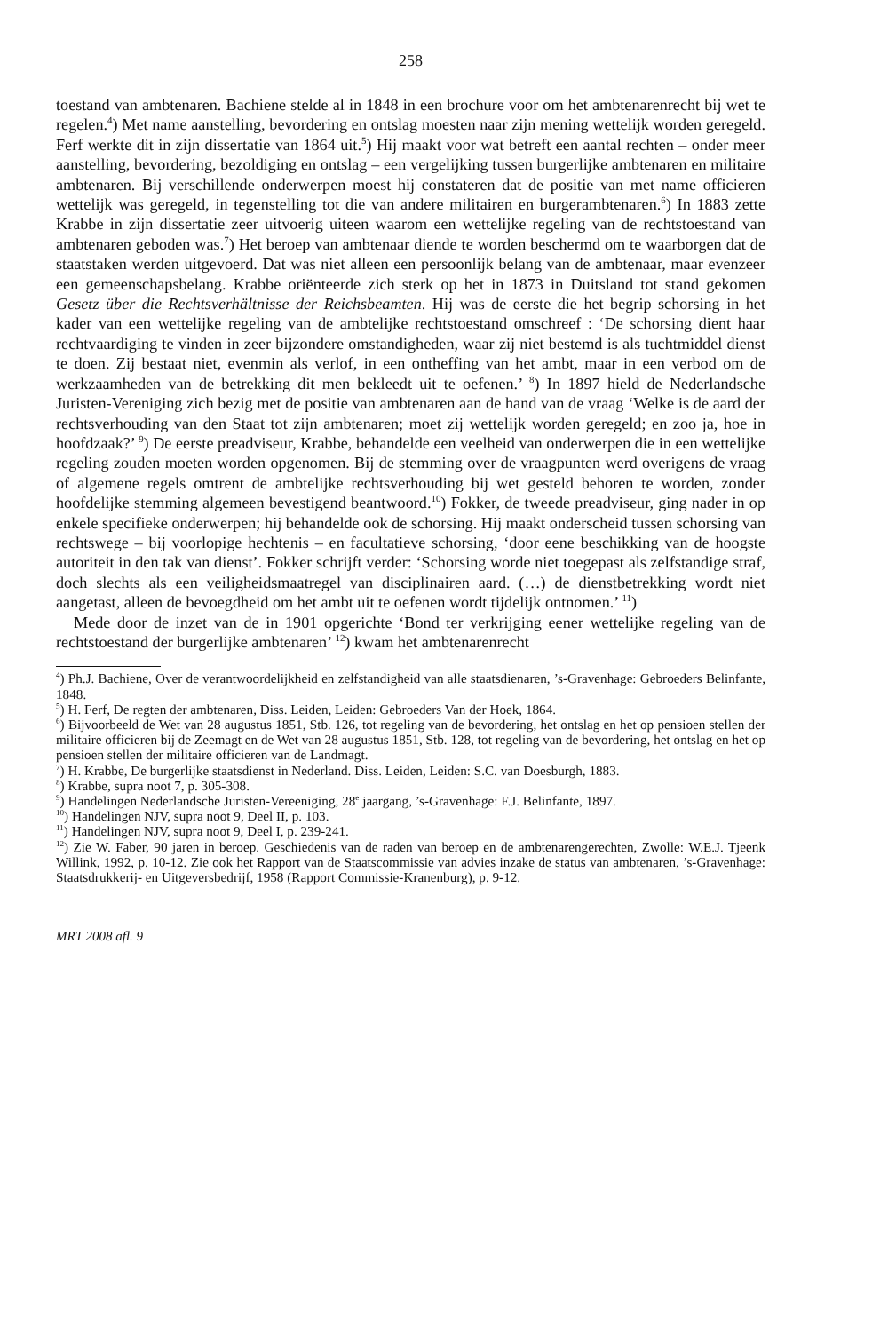258
toestand van ambtenaren. Bachiene stelde al in 1848 in een brochure voor om het ambtenarenrecht bij wet te regelen.<sup>4</sup>) Met name aanstelling, bevordering en ontslag moesten naar zijn mening wettelijk worden geregeld. Ferf werkte dit in zijn dissertatie van 1864 uit.<sup>5</sup>) Hij maakt voor wat betreft een aantal rechten – onder meer aanstelling, bevordering, bezoldiging en ontslag – een vergelijking tussen burgerlijke ambtenaren en militaire ambtenaren. Bij verschillende onderwerpen moest hij constateren dat de positie van met name officieren wettelijk was geregeld, in tegenstelling tot die van andere militairen en burgerambtenaren.<sup>6</sup>) In 1883 zette Krabbe in zijn dissertatie zeer uitvoerig uiteen waarom een wettelijke regeling van de rechtstoestand van ambtenaren geboden was.<sup>7</sup>) Het beroep van ambtenaar diende te worden beschermd om te waarborgen dat de staatstaken werden uitgevoerd. Dat was niet alleen een persoonlijk belang van de ambtenaar, maar evenzeer een gemeenschapsbelang. Krabbe oriënteerde zich sterk op het in 1873 in Duitsland tot stand gekomen Gesetz über die Rechtsverhältnisse der Reichsbeamten. Hij was de eerste die het begrip schorsing in het kader van een wettelijke regeling van de ambtelijke rechtstoestand omschreef : ‘De schorsing dient haar rechtvaardiging te vinden in zeer bijzondere omstandigheden, waar zij niet bestemd is als tuchtmiddel dienst te doen. Zij bestaat niet, evenmin als verlof, in een ontheffing van het ambt, maar in een verbod om de werkzaamheden van de betrekking dit men bekleedt uit te oefenen.’ <sup>8</sup>) In 1897 hield de Nederlandsche Juristen-Vereniging zich bezig met de positie van ambtenaren aan de hand van de vraag ‘Welke is de aard der rechtsverhouding van den Staat tot zijn ambtenaren; moet zij wettelijk worden geregeld; en zoo ja, hoe in hoofdzaak?’ <sup>9</sup>) De eerste preadviseur, Krabbe, behandelde een veelheid van onderwerpen die in een wettelijke regeling zouden moeten worden opgenomen. Bij de stemming over de vraagpunten werd overigens de vraag of algemene regels omtrent de ambtelijke rechtsverhouding bij wet gesteld behoren te worden, zonder hoofdelijke stemming algemeen bevestigend beantwoord.<sup>10</sup>) Fokker, de tweede preadviseur, ging nader in op enkele specifieke onderwerpen; hij behandelde ook de schorsing. Hij maakt onderscheid tussen schorsing van rechtswege – bij voorlopige hechtenis – en facultatieve schorsing, ‘door eene beschikking van de hoogste autoriteit in den tak van dienst’. Fokker schrijft verder: ‘Schorsing worde niet toegepast als zelfstandige straf, doch slechts als een veiligheidsmaatregel van disciplinairen aard. (…) de dienstbetrekking wordt niet aangetast, alleen de bevoegdheid om het ambt uit te oefenen wordt tijdelijk ontnomen.’ <sup>11</sup>)
Mede door de inzet van de in 1901 opgerichte ‘Bond ter verkrijging eener wettelijke regeling van de rechtstoestand der burgerlijke ambtenaren’ <sup>12</sup>) kwam het ambtenarenrecht
<sup>4</sup>) Ph.J. Bachiene, Over de verantwoordelijkheid en zelfstandigheid van alle staatsdienaren, ’s-Gravenhage: Gebroeders Belinfante, 1848.
<sup>5</sup>) H. Ferf, De regten der ambtenaren, Diss. Leiden, Leiden: Gebroeders Van der Hoek, 1864.
<sup>6</sup>) Bijvoorbeeld de Wet van 28 augustus 1851, Stb. 126, tot regeling van de bevordering, het ontslag en het op pensioen stellen der militaire officieren bij de Zeemagt en de Wet van 28 augustus 1851, Stb. 128, tot regeling van de bevordering, het ontslag en het op pensioen stellen der militaire officieren van de Landmagt.
<sup>7</sup>) H. Krabbe, De burgerlijke staatsdienst in Nederland. Diss. Leiden, Leiden: S.C. van Doesburgh, 1883.
<sup>8</sup>) Krabbe, supra noot 7, p. 305-308.
<sup>9</sup>) Handelingen Nederlandsche Juristen-Vereeniging, 28<sup>e</sup> jaargang, ’s-Gravenhage: F.J. Belinfante, 1897.
<sup>10</sup>) Handelingen NJV, supra noot 9, Deel II, p. 103.
<sup>11</sup>) Handelingen NJV, supra noot 9, Deel I, p. 239-241.
<sup>12</sup>) Zie W. Faber, 90 jaren in beroep. Geschiedenis van de raden van beroep en de ambtenarengerechten, Zwolle: W.E.J. Tjeenk Willink, 1992, p. 10-12. Zie ook het Rapport van de Staatscommissie van advies inzake de status van ambtenaren, ’s-Gravenhage: Staatsdrukkerij- en Uitgeversbedrijf, 1958 (Rapport Commissie-Kranenburg), p. 9-12.
MRT 2008 afl. 9